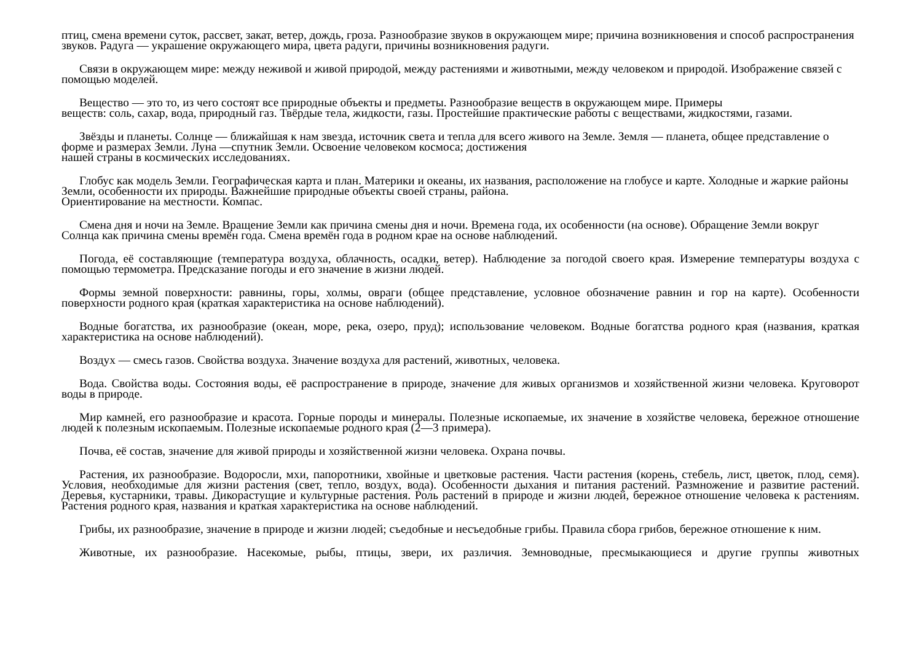птиц, смена времени суток, рассвет, закат, ветер, дождь, гроза. Разнообразие звуков в окружающем мире; причина возникновения и способ распространения звуков. Радуга — украшение окружающего мира, цвета радуги, причины возникновения радуги.
Связи в окружающем мире: между неживой и живой природой, между растениями и животными, между человеком и природой. Изображение связей с помощью моделей.
Вещество — это то, из чего состоят все природные объекты и предметы. Разнообразие веществ в окружающем мире. Примеры
веществ: соль, сахар, вода, природный газ. Твёрдые тела, жидкости, газы. Простейшие практические работы с веществами, жидкостями, газами.
Звёзды и планеты. Солнце — ближайшая к нам звезда, источник света и тепла для всего живого на Земле. Земля — планета, общее представление о форме и размерах Земли. Луна —спутник Земли. Освоение человеком космоса; достижения
нашей страны в космических исследованиях.
Глобус как модель Земли. Географическая карта и план. Материки и океаны, их названия, расположение на глобусе и карте. Холодные и жаркие районы Земли, особенности их природы. Важнейшие природные объекты своей страны, района.
Ориентирование на местности. Компас.
Смена дня и ночи на Земле. Вращение Земли как причина смены дня и ночи. Времена года, их особенности (на основе). Обращение Земли вокруг Солнца как причина смены времён года. Смена времён года в родном крае на основе наблюдений.
Погода, её составляющие (температура воздуха, облачность, осадки, ветер). Наблюдение за погодой своего края. Измерение температуры воздуха с помощью термометра. Предсказание погоды и его значение в жизни людей.
Формы земной поверхности: равнины, горы, холмы, овраги (общее представление, условное обозначение равнин и гор на карте). Особенности поверхности родного края (краткая характеристика на основе наблюдений).
Водные богатства, их разнообразие (океан, море, река, озеро, пруд); использование человеком. Водные богатства родного края (названия, краткая характеристика на основе наблюдений).
Воздух — смесь газов. Свойства воздуха. Значение воздуха для растений, животных, человека.
Вода. Свойства воды. Состояния воды, её распространение в природе, значение для живых организмов и хозяйственной жизни человека. Круговорот воды в природе.
Мир камней, его разнообразие и красота. Горные породы и минералы. Полезные ископаемые, их значение в хозяйстве человека, бережное отношение людей к полезным ископаемым. Полезные ископаемые родного края (2—3 примера).
Почва, её состав, значение для живой природы и хозяйственной жизни человека. Охрана почвы.
Растения, их разнообразие. Водоросли, мхи, папоротники, хвойные и цветковые растения. Части растения (корень, стебель, лист, цветок, плод, семя). Условия, необходимые для жизни растения (свет, тепло, воздух, вода). Особенности дыхания и питания растений. Размножение и развитие растений. Деревья, кустарники, травы. Дикорастущие и культурные растения. Роль растений в природе и жизни людей, бережное отношение человека к растениям. Растения родного края, названия и краткая характеристика на основе наблюдений.
Грибы, их разнообразие, значение в природе и жизни людей; съедобные и несъедобные грибы. Правила сбора грибов, бережное отношение к ним.
Животные, их разнообразие. Насекомые, рыбы, птицы, звери, их различия. Земноводные, пресмыкающиеся и другие группы животных